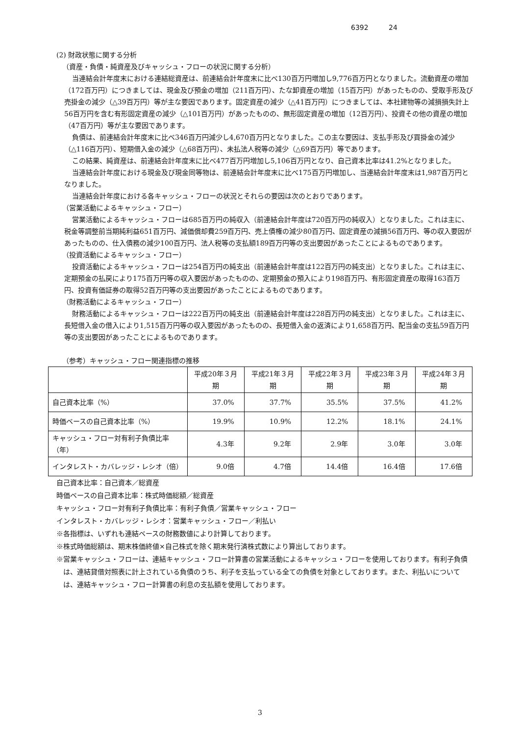6392 24
(2) 財政状態に関する分析
（資産・負債・純資産及びキャッシュ・フローの状況に関する分析）
当連結会計年度末における連結総資産は、前連結会計年度末に比べ130百万円増加し9,776百万円となりました。流動資産の増加（172百万円）につきましては、現金及び預金の増加（211百万円）、たな卸資産の増加（15百万円）があったものの、受取手形及び売掛金の減少（△39百万円）等が主な要因であります。固定資産の減少（△41百万円）につきましては、本社建物等の減損損失計上56百万円を含む有形固定資産の減少（△101百万円）があったものの、無形固定資産の増加（12百万円）、投資その他の資産の増加（47百万円）等が主な要因であります。
負債は、前連結会計年度末に比べ346百万円減少し4,670百万円となりました。この主な要因は、支払手形及び買掛金の減少（△116百万円）、短期借入金の減少（△68百万円）、未払法人税等の減少（△69百万円）等であります。
この結果、純資産は、前連結会計年度末に比べ477百万円増加し5,106百万円となり、自己資本比率は41.2%となりました。
当連結会計年度における現金及び現金同等物は、前連結会計年度末に比べ175百万円増加し、当連結会計年度末は1,987百万円となりました。
当連結会計年度における各キャッシュ・フローの状況とそれらの要因は次のとおりであります。
（営業活動によるキャッシュ・フロー）
営業活動によるキャッシュ・フローは685百万円の純収入（前連結会計年度は720百万円の純収入）となりました。これは主に、税金等調整前当期純利益651百万円、減価償却費259百万円、売上債権の減少80百万円、固定資産の減損56百万円、等の収入要因があったものの、仕入債務の減少100百万円、法人税等の支払額189百万円等の支出要因があったことによるものであります。
（投資活動によるキャッシュ・フロー）
投資活動によるキャッシュ・フローは254百万円の純支出（前連結会計年度は122百万円の純支出）となりました。これは主に、定期預金の払戻により175百万円等の収入要因があったものの、定期預金の預入により198百万円、有形固定資産の取得163百万円、投資有価証券の取得52百万円等の支出要因があったことによるものであります。
（財務活動によるキャッシュ・フロー）
財務活動によるキャッシュ・フローは222百万円の純支出（前連結会計年度は228百万円の純支出）となりました。これは主に、長短借入金の借入により1,515百万円等の収入要因があったものの、長短借入金の返済により1,658百万円、配当金の支払59百万円等の支出要因があったことによるものであります。
（参考）キャッシュ・フロー関連指標の推移
| | 平成20年３月期 | 平成21年３月期 | 平成22年３月期 | 平成23年３月期 | 平成24年３月期 |
| --- | --- | --- | --- | --- | --- |
| 自己資本比率（%） | 37.0% | 37.7% | 35.5% | 37.5% | 41.2% |
| 時価ベースの自己資本比率（%） | 19.9% | 10.9% | 12.2% | 18.1% | 24.1% |
| キャッシュ・フロー対有利子負債比率（年） | 4.3年 | 9.2年 | 2.9年 | 3.0年 | 3.0年 |
| インタレスト・カバレッジ・レシオ（倍） | 9.0倍 | 4.7倍 | 14.4倍 | 16.4倍 | 17.6倍 |
自己資本比率：自己資本／総資産
時価ベースの自己資本比率：株式時価総額／総資産
キャッシュ・フロー対有利子負債比率：有利子負債／営業キャッシュ・フロー
インタレスト・カバレッジ・レシオ：営業キャッシュ・フロー／利払い
※各指標は、いずれも連結ベースの財務数値により計算しております。
※株式時価総額は、期末株価終値×自己株式を除く期末発行済株式数により算出しております。
※営業キャッシュ・フローは、連結キャッシュ・フロー計算書の営業活動によるキャッシュ・フローを使用しております。有利子負債は、連結貸借対照表に計上されている負債のうち、利子を支払っている全ての負債を対象としております。また、利払いについては、連結キャッシュ・フロー計算書の利息の支払額を使用しております。
3